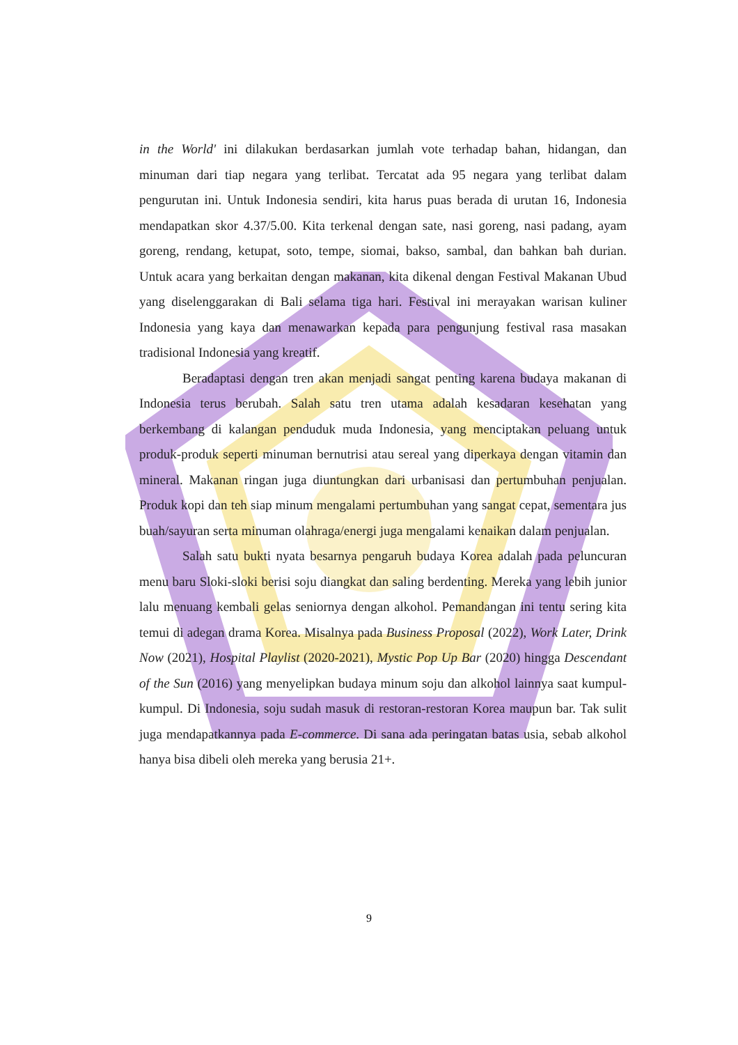in the World' ini dilakukan berdasarkan jumlah vote terhadap bahan, hidangan, dan minuman dari tiap negara yang terlibat. Tercatat ada 95 negara yang terlibat dalam pengurutan ini. Untuk Indonesia sendiri, kita harus puas berada di urutan 16, Indonesia mendapatkan skor 4.37/5.00. Kita terkenal dengan sate, nasi goreng, nasi padang, ayam goreng, rendang, ketupat, soto, tempe, siomai, bakso, sambal, dan bahkan bah durian. Untuk acara yang berkaitan dengan makanan, kita dikenal dengan Festival Makanan Ubud yang diselenggarakan di Bali selama tiga hari. Festival ini merayakan warisan kuliner Indonesia yang kaya dan menawarkan kepada para pengunjung festival rasa masakan tradisional Indonesia yang kreatif.
Beradaptasi dengan tren akan menjadi sangat penting karena budaya makanan di Indonesia terus berubah. Salah satu tren utama adalah kesadaran kesehatan yang berkembang di kalangan penduduk muda Indonesia, yang menciptakan peluang untuk produk-produk seperti minuman bernutrisi atau sereal yang diperkaya dengan vitamin dan mineral. Makanan ringan juga diuntungkan dari urbanisasi dan pertumbuhan penjualan. Produk kopi dan teh siap minum mengalami pertumbuhan yang sangat cepat, sementara jus buah/sayuran serta minuman olahraga/energi juga mengalami kenaikan dalam penjualan.
Salah satu bukti nyata besarnya pengaruh budaya Korea adalah pada peluncuran menu baru Sloki-sloki berisi soju diangkat dan saling berdenting. Mereka yang lebih junior lalu menuang kembali gelas seniornya dengan alkohol. Pemandangan ini tentu sering kita temui di adegan drama Korea. Misalnya pada Business Proposal (2022), Work Later, Drink Now (2021), Hospital Playlist (2020-2021), Mystic Pop Up Bar (2020) hingga Descendant of the Sun (2016) yang menyelipkan budaya minum soju dan alkohol lainnya saat kumpul-kumpul. Di Indonesia, soju sudah masuk di restoran-restoran Korea maupun bar. Tak sulit juga mendapatkannya pada E-commerce. Di sana ada peringatan batas usia, sebab alkohol hanya bisa dibeli oleh mereka yang berusia 21+.
9